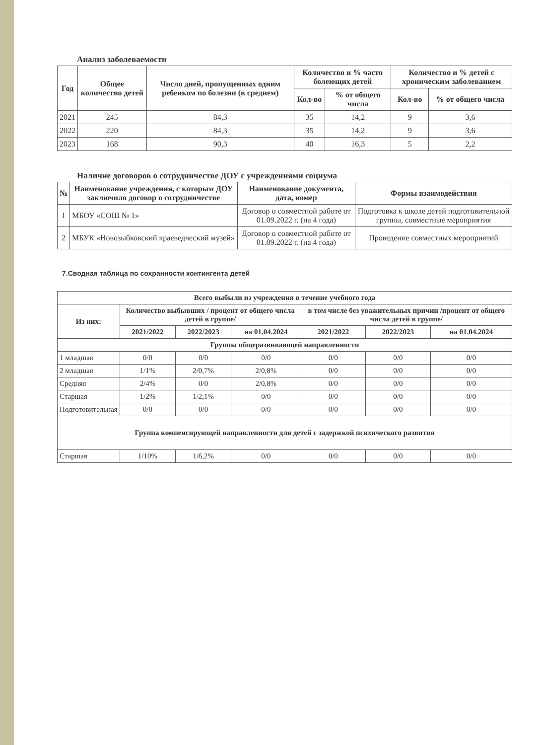Анализ заболеваемости
| Год | Общее количество детей | Число дней, пропущенных одним ребенком по болезни (в среднем) | Количество и % часто болеющих детей | | Количество и % детей с хроническим заболеванием | |
| --- | --- | --- | --- | --- | --- | --- |
| | | | Кол-во | % от общего числа | Кол-во | % от общего числа |
| 2021 | 245 | 84,3 | 35 | 14,2 | 9 | 3,6 |
| 2022 | 220 | 84,3 | 35 | 14,2 | 9 | 3,6 |
| 2023 | 168 | 90,3 | 40 | 16,3 | 5 | 2,2 |
Наличие договоров о сотрудничестве ДОУ с учреждениями социума
| № | Наименование учреждения, с которым ДОУ заключило договор о сотрудничестве | Наименование документа, дата, номер | Формы взаимодействия |
| --- | --- | --- | --- |
| 1 | МБОУ «СОШ № 1» | Договор о совместной работе от 01.09.2022 г. (на 4 года) | Подготовка к школе детей подготовительной группы, совместные мероприятия |
| 2 | МБУК «Новозыбковский краеведческий музей» | Договор о совместной работе от 01.09.2022 г. (на 4 года) | Проведение совместных мероприятий |
7.Сводная таблица по сохранности контингента детей
| Всего выбыли из учреждения в течение учебного года | | | | | | |
| --- | --- | --- | --- | --- | --- | --- |
| Из них: | Количество выбывших / процент от общего числа детей в группе/ | | | в том числе без уважительных причин /процент от общего числа детей в группе/ | | |
| | 2021/2022 | 2022/2023 | на 01.04.2024 | 2021/2022 | 2022/2023 | на 01.04.2024 |
| Группы общеразвивающей направленности | | | | | | |
| 1 младшая | 0/0 | 0/0 | 0/0 | 0/0 | 0/0 | 0/0 |
| 2 младшая | 1/1% | 2/0,7% | 2/0,8% | 0/0 | 0/0 | 0/0 |
| Средняя | 2/4% | 0/0 | 2/0,8% | 0/0 | 0/0 | 0/0 |
| Старшая | 1/2% | 1/2,1% | 0/0 | 0/0 | 0/0 | 0/0 |
| Подготовительная | 0/0 | 0/0 | 0/0 | 0/0 | 0/0 | 0/0 |
| Группа компенсирующей направленности для детей с задержкой психического развития | | | | | | |
| Старшая | 1/10% | 1/6,2% | 0/0 | 0/0 | 0/0 | 0/0 |